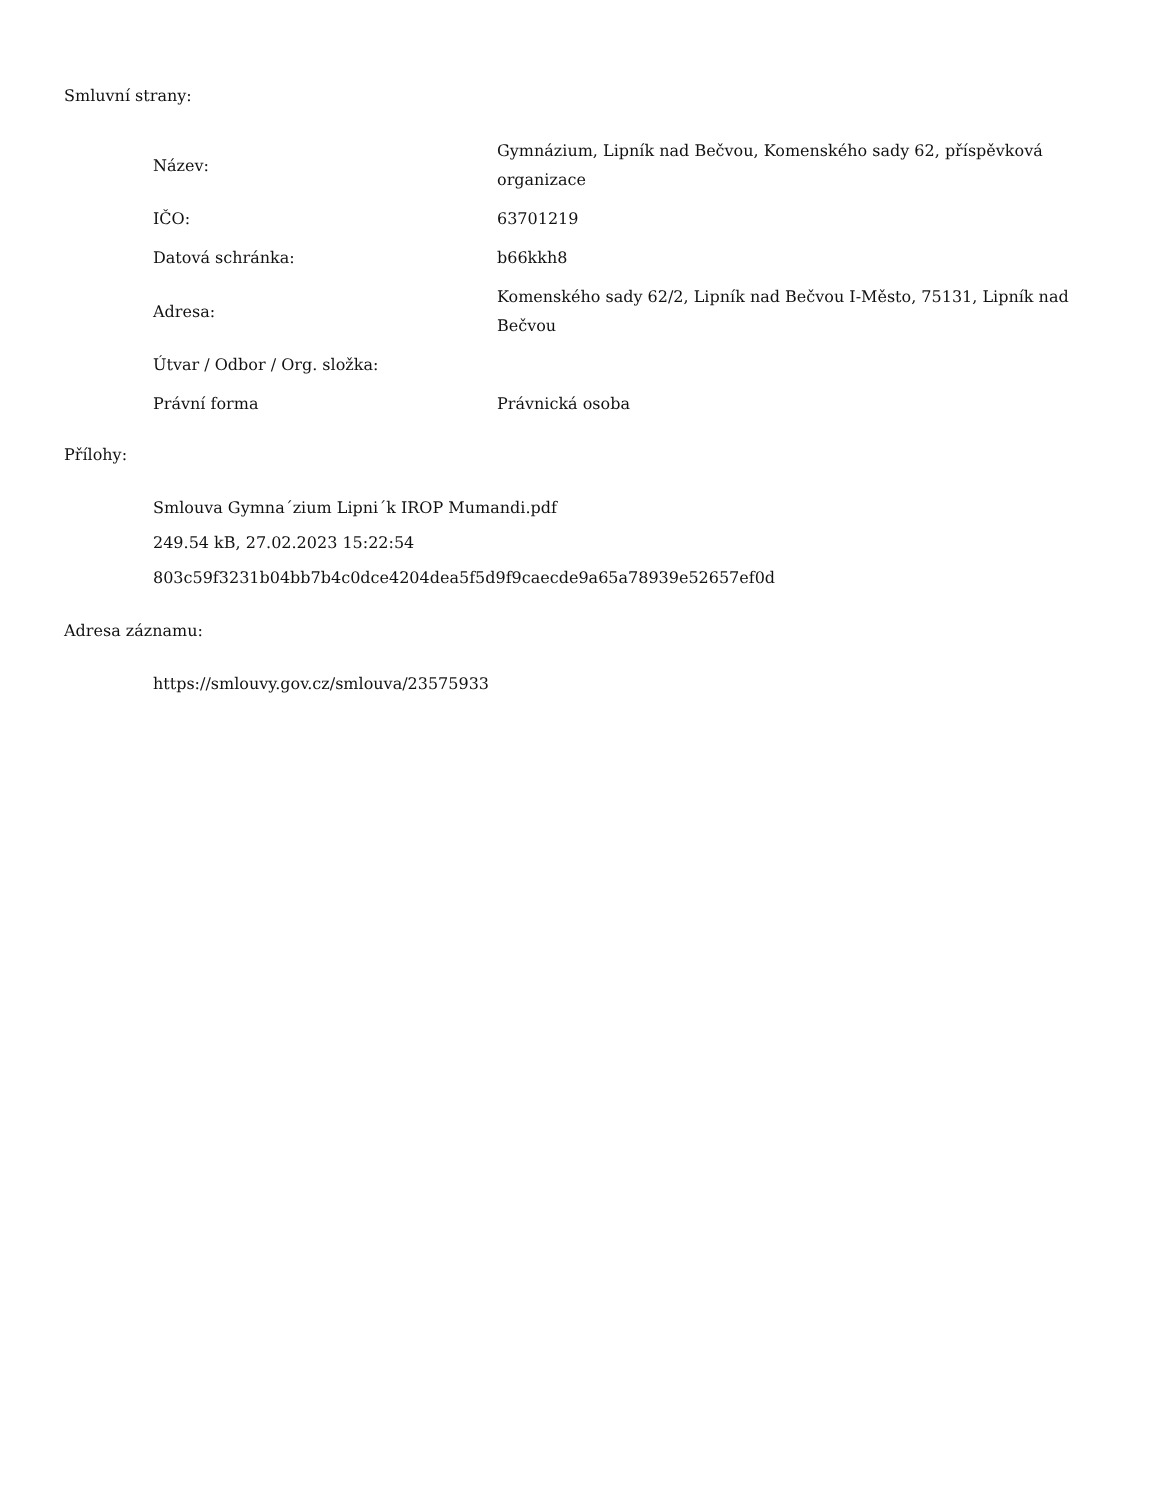Smluvní strany:
| Název: | Gymnázium, Lipník nad Bečvou, Komenského sady 62, příspěvková organizace |
| IČO: | 63701219 |
| Datová schránka: | b66kkh8 |
| Adresa: | Komenského sady 62/2, Lipník nad Bečvou I-Město, 75131, Lipník nad Bečvou |
| Útvar / Odbor / Org. složka: | |
| Právní forma | Právnická osoba |
Přílohy:
Smlouva Gymnaˊzium Lipniˊk IROP Mumandi.pdf
249.54 kB, 27.02.2023 15:22:54
803c59f3231b04bb7b4c0dce4204dea5f5d9f9caecde9a65a78939e52657ef0d
Adresa záznamu:
https://smlouvy.gov.cz/smlouva/23575933